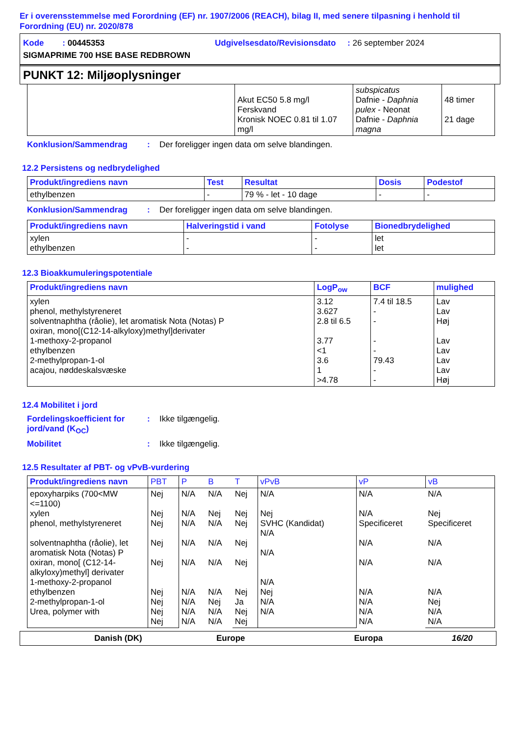Er i overensstemmelse med Forordning (EF) nr. 1907/2006 (REACH), bilag II, med senere tilpasning i henhold til Forordning (EU) nr. 2020/878
Kode : 00445353 Udgivelsesdato/Revisionsdato : 26 september 2024
SIGMAPRIME 700 HSE BASE REDBROWN
PUNKT 12: Miljøoplysninger
| | Akut EC50 5.8 mg/l Ferskvand Kronisk NOEC 0.81 til 1.07 mg/l | subspicatus Dafnie - Daphnia pulex - Neonat Dafnie - Daphnia magna | 48 timer 21 dage |
Konklusion/Sammendrag: Der foreligger ingen data om selve blandingen.
12.2 Persistens og nedbrydelighed
| Produkt/ingrediens navn | Test | Resultat | Dosis | Podestof |
| --- | --- | --- | --- | --- |
| ethylbenzen | - | 79 % - let - 10 dage | - | - |
Konklusion/Sammendrag: Der foreligger ingen data om selve blandingen.
| Produkt/ingrediens navn | Halveringstid i vand | Fotolyse | Bionedbrydelighed |
| --- | --- | --- | --- |
| xylen ethylbenzen | - - | - - | let let |
12.3 Bioakkumuleringspotentiale
| Produkt/ingrediens navn | LogP<sub>ow</sub> | BCF | mulighed |
| --- | --- | --- | --- |
| xylen phenol, methylstyreneret solventnaphtha (råolie), let aromatisk Nota (Notas) P oxiran, mono[(C12-14-alkyloxy)methyl]derivater 1-methoxy-2-propanol ethylbenzen 2-methylpropan-1-ol acajou, nøddeskalsvæske | 3.12 3.627 2.8 til 6.5 3.77 <1 3.6 1 >4.78 | 7.4 til 18.5 - - - - 79.43 - - | Lav Lav Høj Lav Lav Lav Lav Høj |
12.4 Mobilitet i jord
Fordelingskoefficient for jord/vand (K<sub>OC</sub>): Ikke tilgængelig.
Mobilitet: Ikke tilgængelig.
12.5 Resultater af PBT- og vPvB-vurdering
| Produkt/ingrediens navn | PBT | P | B | T | vPvB | vP | vB |
| --- | --- | --- | --- | --- | --- | --- | --- |
| epoxyharpiks (700<MW <=1100) xylen phenol, methylstyreneret solventnaphtha (råolie), let aromatisk Nota (Notas) P oxiran, mono[ (C12-14-alkyloxy)methyl] derivater 1-methoxy-2-propanol ethylbenzen 2-methylpropan-1-ol Urea, polymer with | Nej Nej Nej Nej Nej Nej Nej Nej Nej | N/A N/A N/A N/A N/A N/A N/A N/A N/A | N/A Nej N/A N/A N/A N/A Nej N/A N/A | Nej Nej Nej Nej Nej Nej Ja Nej Nej | N/A Nej SVHC (Kandidat) N/A N/A N/A Nej N/A N/A | N/A N/A Specificeret N/A N/A N/A N/A N/A N/A | N/A Nej Specificeret N/A N/A N/A Nej N/A N/A |
Danish (DK) Europe Europa 16/20